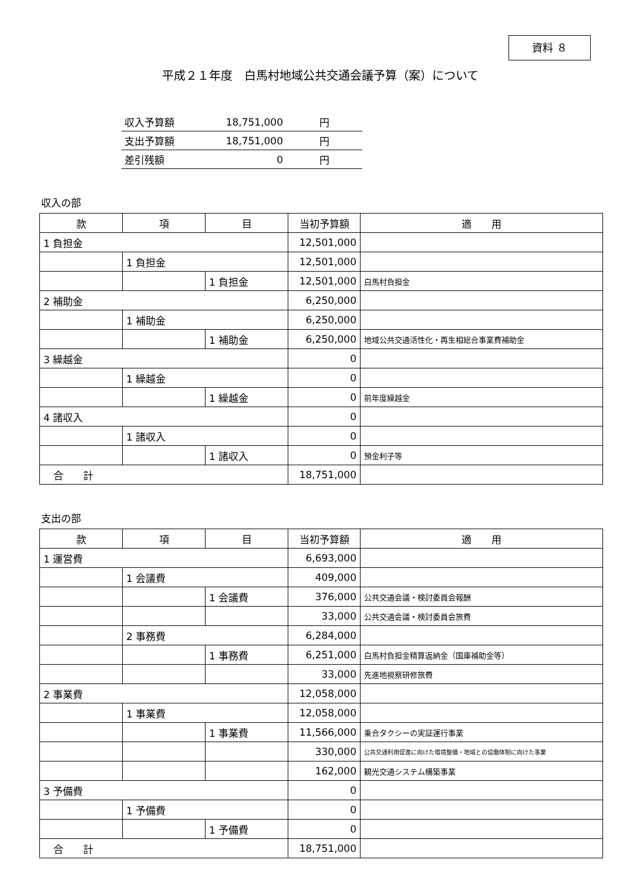資料 ８
平成２１年度　白馬村地域公共交通会議予算（案）について
| 収入予算額 | 18,751,000 | 円 |
| 支出予算額 | 18,751,000 | 円 |
| 差引残額 | 0 | 円 |
収入の部
| 款 | 項 | 目 | 当初予算額 | 適 用 |
| --- | --- | --- | --- | --- |
| 1 負担金 | | | 12,501,000 | |
| | 1 負担金 | | 12,501,000 | |
| | | 1 負担金 | 12,501,000 | 白馬村負担金 |
| 2 補助金 | | | 6,250,000 | |
| | 1 補助金 | | 6,250,000 | |
| | | 1 補助金 | 6,250,000 | 地域公共交通活性化・再生相総合事業費補助金 |
| 3 繰越金 | | | 0 | |
| | 1 繰越金 | | 0 | |
| | | 1 繰越金 | 0 | 前年度繰越金 |
| 4 諸収入 | | | 0 | |
| | 1 諸収入 | | 0 | |
| | | 1 諸収入 | 0 | 預金利子等 |
| 合 計 | | | 18,751,000 | |
支出の部
| 款 | 項 | 目 | 当初予算額 | 適 用 |
| --- | --- | --- | --- | --- |
| 1 運営費 | | | 6,693,000 | |
| | 1 会議費 | | 409,000 | |
| | | 1 会議費 | 376,000 | 公共交通会議・検討委員会報酬 |
| | | | 33,000 | 公共交通会議・検討委員会旅費 |
| | 2 事務費 | | 6,284,000 | |
| | | 1 事務費 | 6,251,000 | 白馬村負担金精算返納金（国庫補助金等） |
| | | | 33,000 | 先進地視察研修旅費 |
| 2 事業費 | | | 12,058,000 | |
| | 1 事業費 | | 12,058,000 | |
| | | 1 事業費 | 11,566,000 | 乗合タクシーの実証運行事業 |
| | | | 330,000 | 公共交通利用促進に向けた環境整備・地域との協働体制に向けた事業 |
| | | | 162,000 | 観光交通システム構築事業 |
| 3 予備費 | | | 0 | |
| | 1 予備費 | | 0 | |
| | | 1 予備費 | 0 | |
| 合 計 | | | 18,751,000 | |